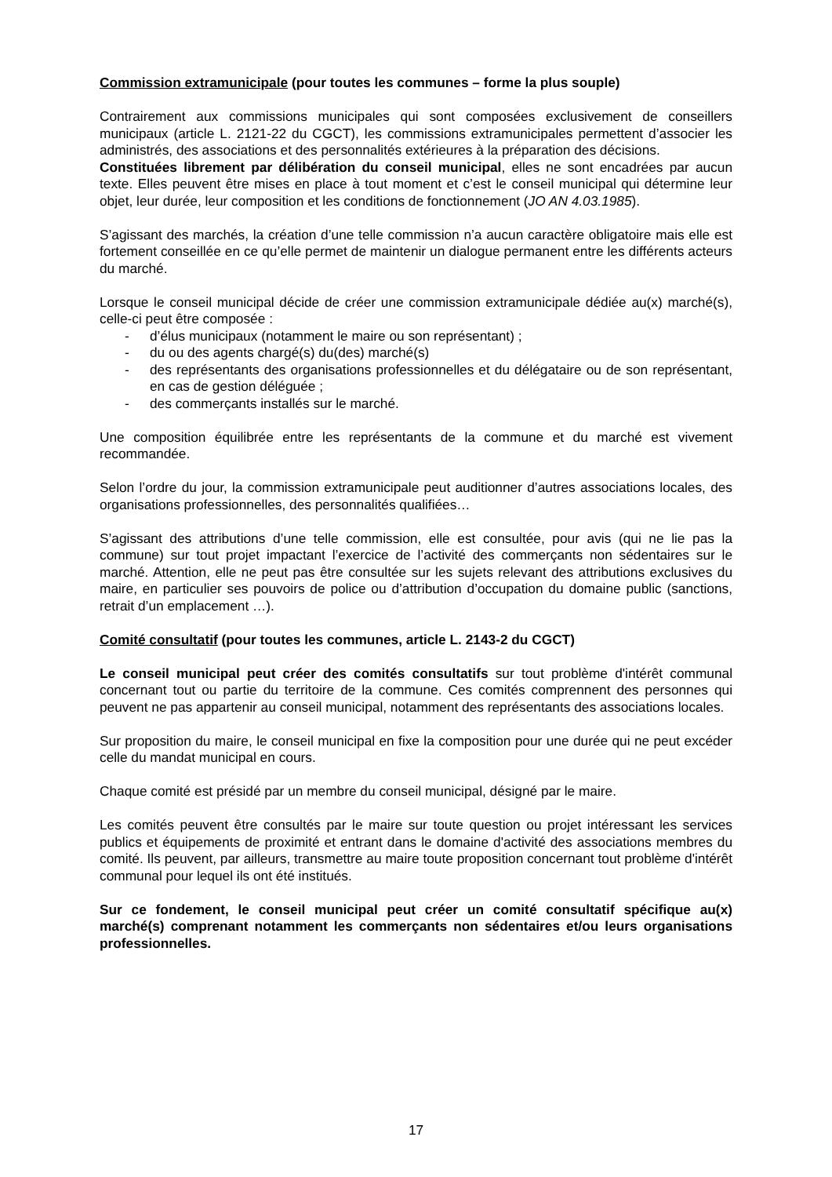Commission extramunicipale (pour toutes les communes – forme la plus souple)
Contrairement aux commissions municipales qui sont composées exclusivement de conseillers municipaux (article L. 2121-22 du CGCT), les commissions extramunicipales permettent d’associer les administrés, des associations et des personnalités extérieures à la préparation des décisions.
Constituées librement par délibération du conseil municipal, elles ne sont encadrées par aucun texte. Elles peuvent être mises en place à tout moment et c’est le conseil municipal qui détermine leur objet, leur durée, leur composition et les conditions de fonctionnement (JO AN 4.03.1985).
S’agissant des marchés, la création d’une telle commission n’a aucun caractère obligatoire mais elle est fortement conseillée en ce qu’elle permet de maintenir un dialogue permanent entre les différents acteurs du marché.
Lorsque le conseil municipal décide de créer une commission extramunicipale dédiée au(x) marché(s), celle-ci peut être composée :
- d’élus municipaux (notamment le maire ou son représentant) ;
- du ou des agents chargé(s) du(des) marché(s)
- des représentants des organisations professionnelles et du délégataire ou de son représentant, en cas de gestion déléguée ;
- des commerçants installés sur le marché.
Une composition équilibrée entre les représentants de la commune et du marché est vivement recommandée.
Selon l’ordre du jour, la commission extramunicipale peut auditionner d’autres associations locales, des organisations professionnelles, des personnalités qualifiées…
S’agissant des attributions d’une telle commission, elle est consultée, pour avis (qui ne lie pas la commune) sur tout projet impactant l’exercice de l’activité des commerçants non sédentaires sur le marché. Attention, elle ne peut pas être consultée sur les sujets relevant des attributions exclusives du maire, en particulier ses pouvoirs de police ou d’attribution d’occupation du domaine public (sanctions, retrait d’un emplacement …).
Comité consultatif (pour toutes les communes, article L. 2143-2 du CGCT)
Le conseil municipal peut créer des comités consultatifs sur tout problème d'intérêt communal concernant tout ou partie du territoire de la commune. Ces comités comprennent des personnes qui peuvent ne pas appartenir au conseil municipal, notamment des représentants des associations locales.
Sur proposition du maire, le conseil municipal en fixe la composition pour une durée qui ne peut excéder celle du mandat municipal en cours.
Chaque comité est présidé par un membre du conseil municipal, désigné par le maire.
Les comités peuvent être consultés par le maire sur toute question ou projet intéressant les services publics et équipements de proximité et entrant dans le domaine d'activité des associations membres du comité. Ils peuvent, par ailleurs, transmettre au maire toute proposition concernant tout problème d'intérêt communal pour lequel ils ont été institués.
Sur ce fondement, le conseil municipal peut créer un comité consultatif spécifique au(x) marché(s) comprenant notamment les commerçants non sédentaires et/ou leurs organisations professionnelles.
17